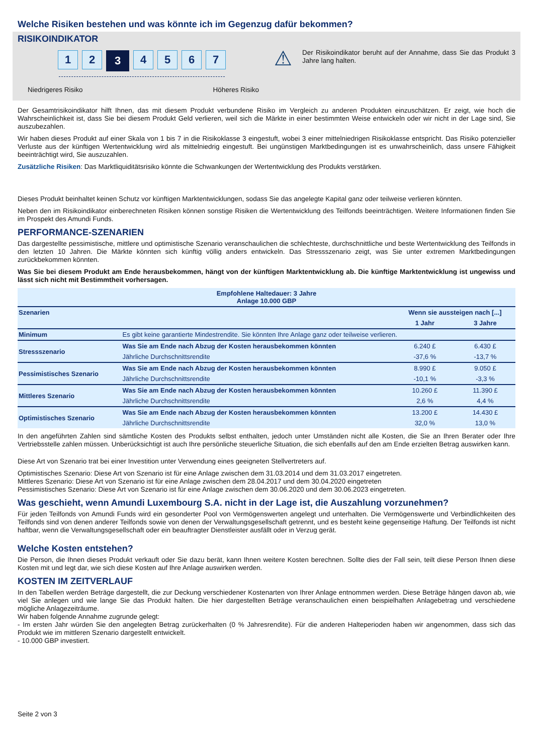Welche Risiken bestehen und was könnte ich im Gegenzug dafür bekommen?
RISIKOINDIKATOR
1 2
3
4 5 6 7
Niedrigeres Risiko Höheres Risiko
⚠
Der Risikoindikator beruht auf der Annahme, dass Sie das Produkt 3 Jahre lang halten.
Der Gesamtrisikoindikator hilft Ihnen, das mit diesem Produkt verbundene Risiko im Vergleich zu anderen Produkten einzuschätzen. Er zeigt, wie hoch die Wahrscheinlichkeit ist, dass Sie bei diesem Produkt Geld verlieren, weil sich die Märkte in einer bestimmten Weise entwickeln oder wir nicht in der Lage sind, Sie auszubezahlen.
Wir haben dieses Produkt auf einer Skala von 1 bis 7 in die Risikoklasse 3 eingestuft, wobei 3 einer mittelniedrigen Risikoklasse entspricht. Das Risiko potenzieller Verluste aus der künftigen Wertentwicklung wird als mittelniedrig eingestuft. Bei ungünstigen Marktbedingungen ist es unwahrscheinlich, dass unsere Fähigkeit beeinträchtigt wird, Sie auszuzahlen.
Zusätzliche Risiken: Das Marktliquiditätsrisiko könnte die Schwankungen der Wertentwicklung des Produkts verstärken.
Dieses Produkt beinhaltet keinen Schutz vor künftigen Marktentwicklungen, sodass Sie das angelegte Kapital ganz oder teilweise verlieren könnten.
Neben den im Risikoindikator einberechneten Risiken können sonstige Risiken die Wertentwicklung des Teilfonds beeinträchtigen. Weitere Informationen finden Sie im Prospekt des Amundi Funds.
PERFORMANCE-SZENARIEN
Das dargestellte pessimistische, mittlere und optimistische Szenario veranschaulichen die schlechteste, durchschnittliche und beste Wertentwicklung des Teilfonds in den letzten 10 Jahren. Die Märkte könnten sich künftig völlig anders entwickeln. Das Stressszenario zeigt, was Sie unter extremen Marktbedingungen zurückbekommen könnten.
Was Sie bei diesem Produkt am Ende herausbekommen, hängt von der künftigen Marktentwicklung ab. Die künftige Marktentwicklung ist ungewiss und lässt sich nicht mit Bestimmtheit vorhersagen.
| Empfohlene Haltedauer: 3 Jahre Anlage 10.000 GBP | | | |
| --- | --- | --- | --- |
| Szenarien | | Wenn sie aussteigen nach [...] | |
| | | 1 Jahr | 3 Jahre |
| Minimum | Es gibt keine garantierte Mindestrendite. Sie könnten Ihre Anlage ganz oder teilweise verlieren. | | |
| Stressszenario | Was Sie am Ende nach Abzug der Kosten herausbekommen könnten | 6.240 £ | 6.430 £ |
| | Jährliche Durchschnittsrendite | -37,6 % | -13,7 % |
| Pessimistisches Szenario | Was Sie am Ende nach Abzug der Kosten herausbekommen könnten | 8.990 £ | 9.050 £ |
| | Jährliche Durchschnittsrendite | -10,1 % | -3,3 % |
| Mittleres Szenario | Was Sie am Ende nach Abzug der Kosten herausbekommen könnten | 10.260 £ | 11.390 £ |
| | Jährliche Durchschnittsrendite | 2,6 % | 4,4 % |
| Optimistisches Szenario | Was Sie am Ende nach Abzug der Kosten herausbekommen könnten | 13.200 £ | 14.430 £ |
| | Jährliche Durchschnittsrendite | 32,0 % | 13,0 % |
In den angeführten Zahlen sind sämtliche Kosten des Produkts selbst enthalten, jedoch unter Umständen nicht alle Kosten, die Sie an Ihren Berater oder Ihre Vertriebsstelle zahlen müssen. Unberücksichtigt ist auch Ihre persönliche steuerliche Situation, die sich ebenfalls auf den am Ende erzielten Betrag auswirken kann.
Diese Art von Szenario trat bei einer Investition unter Verwendung eines geeigneten Stellvertreters auf.
Optimistisches Szenario: Diese Art von Szenario ist für eine Anlage zwischen dem 31.03.2014 und dem 31.03.2017 eingetreten.
Mittleres Szenario: Diese Art von Szenario ist für eine Anlage zwischen dem 28.04.2017 und dem 30.04.2020 eingetreten
Pessimistisches Szenario: Diese Art von Szenario ist für eine Anlage zwischen dem 30.06.2020 und dem 30.06.2023 eingetreten.
Was geschieht, wenn Amundi Luxembourg S.A. nicht in der Lage ist, die Auszahlung vorzunehmen?
Für jeden Teilfonds von Amundi Funds wird ein gesonderter Pool von Vermögenswerten angelegt und unterhalten. Die Vermögenswerte und Verbindlichkeiten des Teilfonds sind von denen anderer Teilfonds sowie von denen der Verwaltungsgesellschaft getrennt, und es besteht keine gegenseitige Haftung. Der Teilfonds ist nicht haftbar, wenn die Verwaltungsgesellschaft oder ein beauftragter Dienstleister ausfällt oder in Verzug gerät.
Welche Kosten entstehen?
Die Person, die Ihnen dieses Produkt verkauft oder Sie dazu berät, kann Ihnen weitere Kosten berechnen. Sollte dies der Fall sein, teilt diese Person Ihnen diese Kosten mit und legt dar, wie sich diese Kosten auf Ihre Anlage auswirken werden.
KOSTEN IM ZEITVERLAUF
In den Tabellen werden Beträge dargestellt, die zur Deckung verschiedener Kostenarten von Ihrer Anlage entnommen werden. Diese Beträge hängen davon ab, wie viel Sie anlegen und wie lange Sie das Produkt halten. Die hier dargestellten Beträge veranschaulichen einen beispielhaften Anlagebetrag und verschiedene mögliche Anlagezeiträume.
Wir haben folgende Annahme zugrunde gelegt:
- Im ersten Jahr würden Sie den angelegten Betrag zurückerhalten (0 % Jahresrendite). Für die anderen Halteperioden haben wir angenommen, dass sich das Produkt wie im mittleren Szenario dargestellt entwickelt.
- 10.000 GBP investiert.
Seite 2 von 3